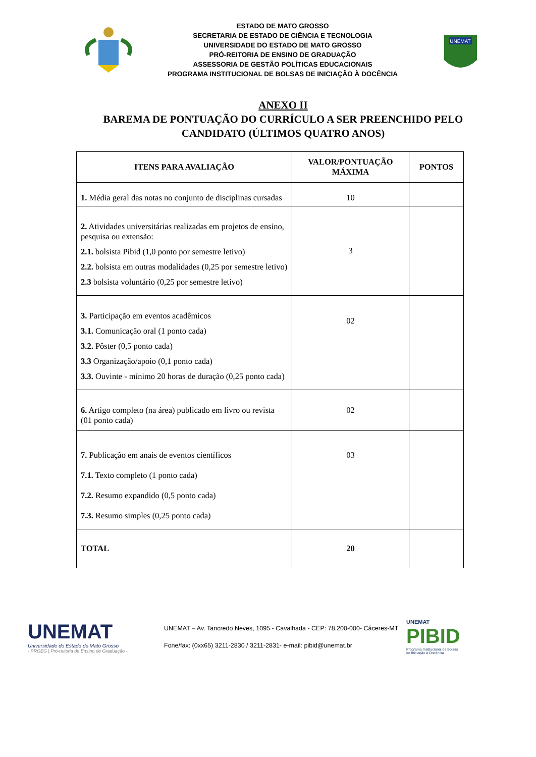ESTADO DE MATO GROSSO
SECRETARIA DE ESTADO DE CIÊNCIA E TECNOLOGIA
UNIVERSIDADE DO ESTADO DE MATO GROSSO
PRÓ-REITORIA DE ENSINO DE GRADUAÇÃO
ASSESSORIA DE GESTÃO POLÍTICAS EDUCACIONAIS
PROGRAMA INSTITUCIONAL DE BOLSAS DE INICIAÇÃO À DOCÊNCIA
UNEMAT
ANEXO II
BAREMA DE PONTUAÇÃO DO CURRÍCULO A SER PREENCHIDO PELO CANDIDATO (ÚLTIMOS QUATRO ANOS)
| ITENS PARA AVALIAÇÃO | VALOR/PONTUAÇÃO MÁXIMA | PONTOS |
| --- | --- | --- |
| 1. Média geral das notas no conjunto de disciplinas cursadas | 10 | |
| 2. Atividades universitárias realizadas em projetos de ensino, pesquisa ou extensão: 2.1. bolsista Pibid (1,0 ponto por semestre letivo) 2.2. bolsista em outras modalidades (0,25 por semestre letivo) 2.3 bolsista voluntário (0,25 por semestre letivo) | 3 | |
| 3. Participação em eventos acadêmicos 3.1. Comunicação oral (1 ponto cada) 3.2. Pôster (0,5 ponto cada) 3.3 Organização/apoio (0,1 ponto cada) 3.3. Ouvinte - mínimo 20 horas de duração (0,25 ponto cada) | 02 | |
| 6. Artigo completo (na área) publicado em livro ou revista (01 ponto cada) | 02 | |
| 7. Publicação em anais de eventos científicos 7.1. Texto completo (1 ponto cada) 7.2. Resumo expandido (0,5 ponto cada) 7.3. Resumo simples (0,25 ponto cada) | 03 | |
| TOTAL | 20 | |
UNEMAT
Universidade do Estado de Mato Grosso
- PROEG | Pró-reitoria de Ensino de Graduação -
UNEMAT – Av. Tancredo Neves, 1095 - Cavalhada - CEP: 78.200-000- Cáceres-MT
Fone/fax: (0xx65) 3211-2830 / 3211-2831- e-mail: pibid@unemat.br
UNEMAT
PIBID
Programa Institucional de Bolsas
de Iniciação à Docência